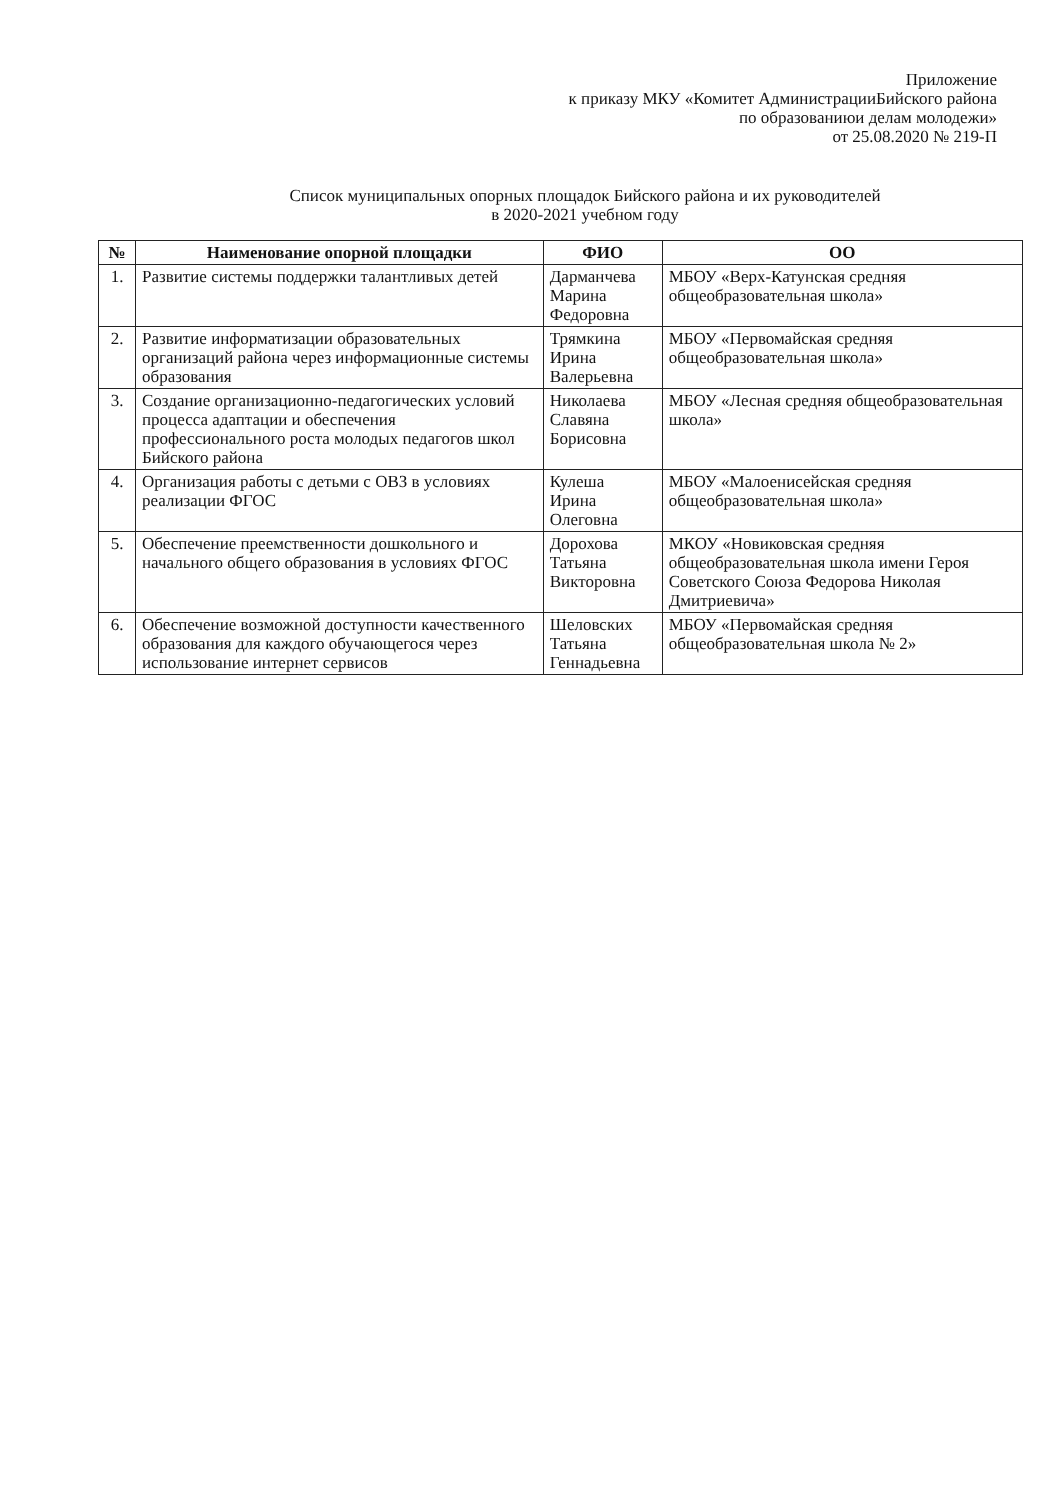Приложение
к приказу МКУ «Комитет АдминистрацииБийского района
по образованиюи делам молодежи»
от 25.08.2020 № 219-П
Список муниципальных опорных площадок Бийского района и их руководителей
в 2020-2021 учебном году
| № | Наименование опорной площадки | ФИО | ОО |
| --- | --- | --- | --- |
| 1. | Развитие системы поддержки талантливых детей | Дарманчева Марина Федоровна | МБОУ «Верх-Катунская средняя общеобразовательная школа» |
| 2. | Развитие информатизации образовательных организаций района через информационные системы образования | Трямкина Ирина Валерьевна | МБОУ «Первомайская средняя общеобразовательная школа» |
| 3. | Создание организационно-педагогических условий процесса адаптации и обеспечения профессионального роста молодых педагогов школ Бийского района | Николаева Славяна Борисовна | МБОУ «Лесная средняя общеобразовательная школа» |
| 4. | Организация работы с детьми с ОВЗ в условиях реализации ФГОС | Кулеша Ирина Олеговна | МБОУ «Малоенисейская средняя общеобразовательная школа» |
| 5. | Обеспечение преемственности дошкольного и начального общего образования в условиях ФГОС | Дорохова Татьяна Викторовна | МКОУ «Новиковская средняя общеобразовательная школа имени Героя Советского Союза Федорова Николая Дмитриевича» |
| 6. | Обеспечение возможной доступности качественного образования для каждого обучающегося через использование интернет сервисов | Шеловских Татьяна Геннадьевна | МБОУ «Первомайская средняя общеобразовательная школа № 2» |